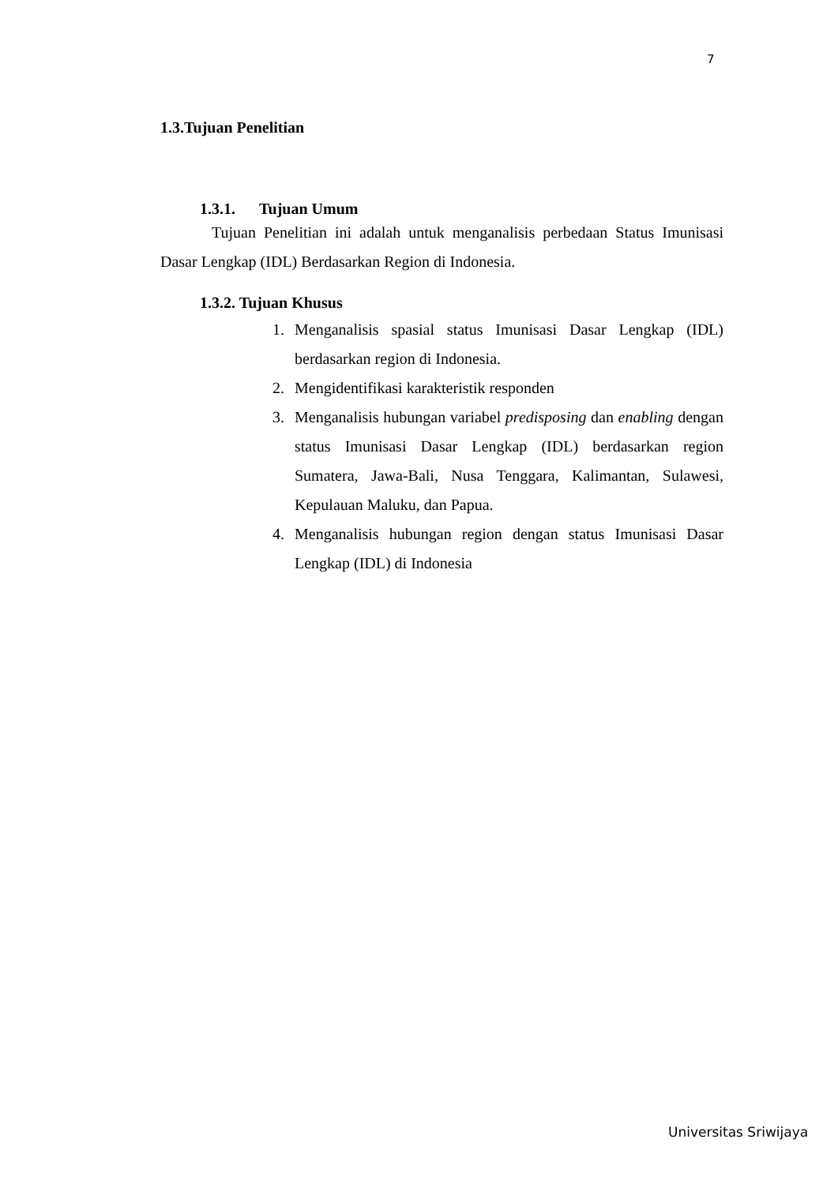7
1.3.Tujuan Penelitian
1.3.1. Tujuan Umum
Tujuan Penelitian ini adalah untuk menganalisis perbedaan Status Imunisasi Dasar Lengkap (IDL) Berdasarkan Region di Indonesia.
1.3.2. Tujuan Khusus
1. Menganalisis spasial status Imunisasi Dasar Lengkap (IDL) berdasarkan region di Indonesia.
2. Mengidentifikasi karakteristik responden
3. Menganalisis hubungan variabel predisposing dan enabling dengan status Imunisasi Dasar Lengkap (IDL) berdasarkan region Sumatera, Jawa-Bali, Nusa Tenggara, Kalimantan, Sulawesi, Kepulauan Maluku, dan Papua.
4. Menganalisis hubungan region dengan status Imunisasi Dasar Lengkap (IDL) di Indonesia
Universitas Sriwijaya